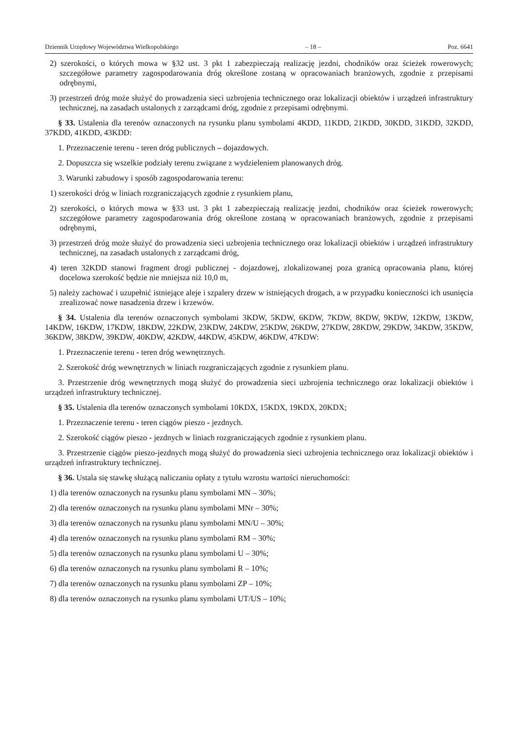Dziennik Urzędowy Województwa Wielkopolskiego – 18 – Poz. 6641
2) szerokości, o których mowa w §32 ust. 3 pkt 1 zabezpieczają realizację jezdni, chodników oraz ścieżek rowerowych; szczegółowe parametry zagospodarowania dróg określone zostaną w opracowaniach branżowych, zgodnie z przepisami odrębnymi,
3) przestrzeń dróg może służyć do prowadzenia sieci uzbrojenia technicznego oraz lokalizacji obiektów i urządzeń infrastruktury technicznej, na zasadach ustalonych z zarządcami dróg, zgodnie z przepisami odrębnymi.
§ 33. Ustalenia dla terenów oznaczonych na rysunku planu symbolami 4KDD, 11KDD, 21KDD, 30KDD, 31KDD, 32KDD, 37KDD, 41KDD, 43KDD:
1. Przeznaczenie terenu - teren dróg publicznych – dojazdowych.
2. Dopuszcza się wszelkie podziały terenu związane z wydzieleniem planowanych dróg.
3. Warunki zabudowy i sposób zagospodarowania terenu:
1) szerokości dróg w liniach rozgraniczających zgodnie z rysunkiem planu,
2) szerokości, o których mowa w §33 ust. 3 pkt 1 zabezpieczają realizację jezdni, chodników oraz ścieżek rowerowych; szczegółowe parametry zagospodarowania dróg określone zostaną w opracowaniach branżowych, zgodnie z przepisami odrębnymi,
3) przestrzeń dróg może służyć do prowadzenia sieci uzbrojenia technicznego oraz lokalizacji obiektów i urządzeń infrastruktury technicznej, na zasadach ustalonych z zarządcami dróg,
4) teren 32KDD stanowi fragment drogi publicznej - dojazdowej, zlokalizowanej poza granicą opracowania planu, której docelowa szerokość będzie nie mniejsza niż 10,0 m,
5) należy zachować i uzupełnić istniejące aleje i szpalery drzew w istniejących drogach, a w przypadku konieczności ich usunięcia zrealizować nowe nasadzenia drzew i krzewów.
§ 34. Ustalenia dla terenów oznaczonych symbolami 3KDW, 5KDW, 6KDW, 7KDW, 8KDW, 9KDW, 12KDW, 13KDW, 14KDW, 16KDW, 17KDW, 18KDW, 22KDW, 23KDW, 24KDW, 25KDW, 26KDW, 27KDW, 28KDW, 29KDW, 34KDW, 35KDW, 36KDW, 38KDW, 39KDW, 40KDW, 42KDW, 44KDW, 45KDW, 46KDW, 47KDW:
1. Przeznaczenie terenu - teren dróg wewnętrznych.
2. Szerokość dróg wewnętrznych w liniach rozgraniczających zgodnie z rysunkiem planu.
3. Przestrzenie dróg wewnętrznych mogą służyć do prowadzenia sieci uzbrojenia technicznego oraz lokalizacji obiektów i urządzeń infrastruktury technicznej.
§ 35. Ustalenia dla terenów oznaczonych symbolami 10KDX, 15KDX, 19KDX, 20KDX;
1. Przeznaczenie terenu - teren ciągów pieszo - jezdnych.
2. Szerokość ciągów pieszo - jezdnych w liniach rozgraniczających zgodnie z rysunkiem planu.
3. Przestrzenie ciągów pieszo-jezdnych mogą służyć do prowadzenia sieci uzbrojenia technicznego oraz lokalizacji obiektów i urządzeń infrastruktury technicznej.
§ 36. Ustala się stawkę służącą naliczaniu opłaty z tytułu wzrostu wartości nieruchomości:
1) dla terenów oznaczonych na rysunku planu symbolami MN – 30%;
2) dla terenów oznaczonych na rysunku planu symbolami MNr – 30%;
3) dla terenów oznaczonych na rysunku planu symbolami MN/U – 30%;
4) dla terenów oznaczonych na rysunku planu symbolami RM – 30%;
5) dla terenów oznaczonych na rysunku planu symbolami U – 30%;
6) dla terenów oznaczonych na rysunku planu symbolami R – 10%;
7) dla terenów oznaczonych na rysunku planu symbolami ZP – 10%;
8) dla terenów oznaczonych na rysunku planu symbolami UT/US – 10%;